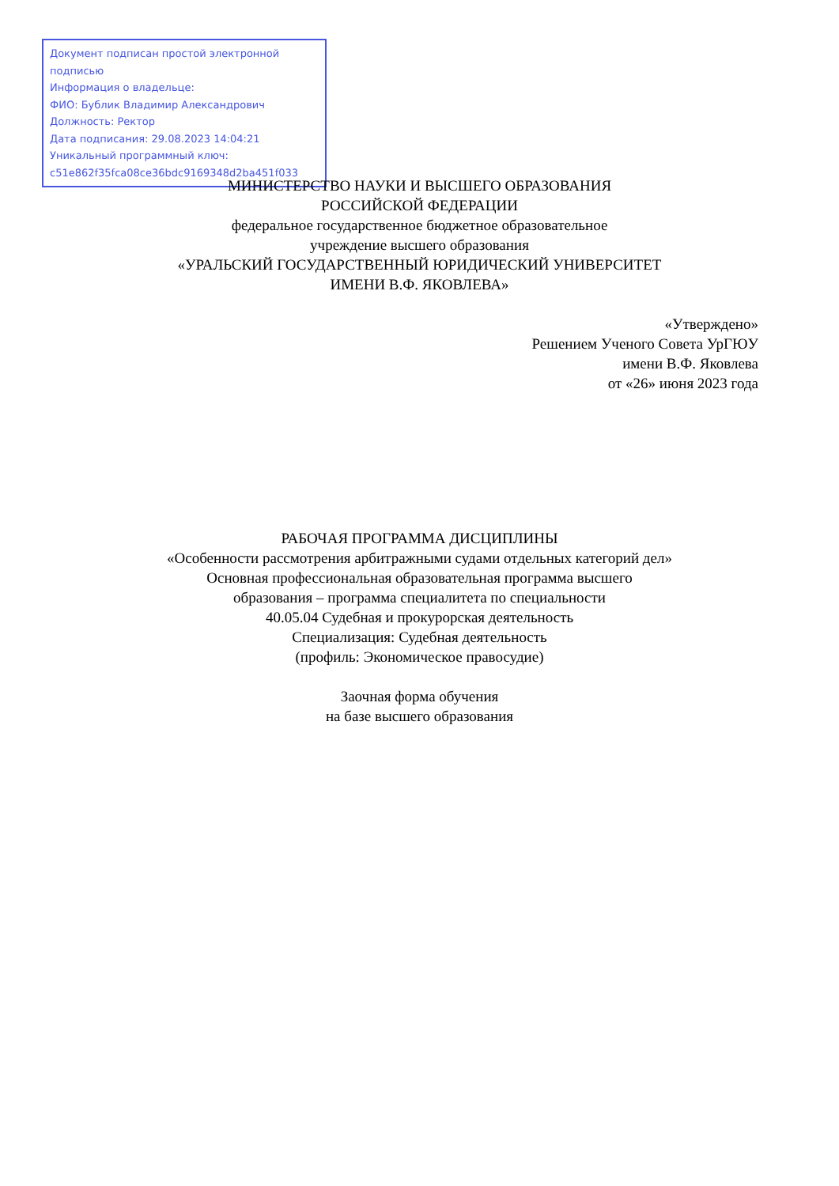Документ подписан простой электронной подписью
Информация о владельце:
ФИО: Бублик Владимир Александрович
Должность: Ректор
Дата подписания: 29.08.2023 14:04:21
Уникальный программный ключ:
c51e862f35fca08ce36bdc9169348d2ba451f033
МИНИСТЕРСТВО НАУКИ И ВЫСШЕГО ОБРАЗОВАНИЯ
РОССИЙСКОЙ ФЕДЕРАЦИИ
федеральное государственное бюджетное образовательное
учреждение высшего образования
«УРАЛЬСКИЙ ГОСУДАРСТВЕННЫЙ ЮРИДИЧЕСКИЙ УНИВЕРСИТЕТ
ИМЕНИ В.Ф. ЯКОВЛЕВА»
«Утверждено»
Решением Ученого Совета УрГЮУ
имени В.Ф. Яковлева
от «26» июня 2023 года
РАБОЧАЯ ПРОГРАММА ДИСЦИПЛИНЫ
«Особенности рассмотрения арбитражными судами отдельных категорий дел»
Основная профессиональная образовательная программа высшего
образования – программа специалитета по специальности
40.05.04 Судебная и прокурорская деятельность
Специализация: Судебная деятельность
(профиль: Экономическое правосудие)
Заочная форма обучения
на базе высшего образования